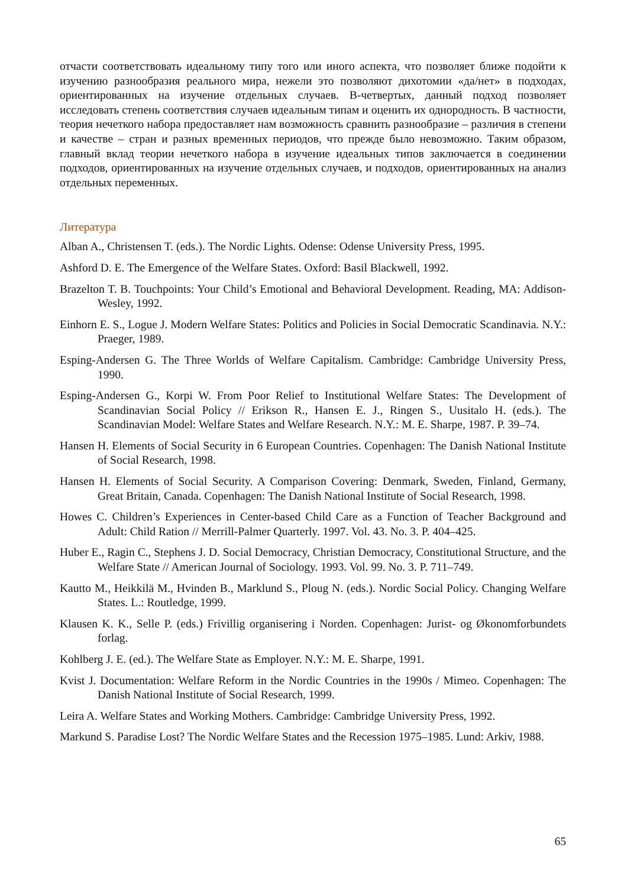отчасти соответствовать идеальному типу того или иного аспекта, что позволяет ближе подойти к изучению разнообразия реального мира, нежели это позволяют дихотомии «да/нет» в подходах, ориентированных на изучение отдельных случаев. В-четвертых, данный подход позволяет исследовать степень соответствия случаев идеальным типам и оценить их однородность. В частности, теория нечеткого набора предоставляет нам возможность сравнить разнообразие – различия в степени и качестве – стран и разных временных периодов, что прежде было невозможно. Таким образом, главный вклад теории нечеткого набора в изучение идеальных типов заключается в соединении подходов, ориентированных на изучение отдельных случаев, и подходов, ориентированных на анализ отдельных переменных.
Литература
Alban A., Christensen T. (eds.). The Nordic Lights. Odense: Odense University Press, 1995.
Ashford D. E. The Emergence of the Welfare States. Oxford: Basil Blackwell, 1992.
Brazelton T. B. Touchpoints: Your Child’s Emotional and Behavioral Development. Reading, MA: Addison-Wesley, 1992.
Einhorn E. S., Logue J. Modern Welfare States: Politics and Policies in Social Democratic Scandinavia. N.Y.: Praeger, 1989.
Esping-Andersen G. The Three Worlds of Welfare Capitalism. Cambridge: Cambridge University Press, 1990.
Esping-Andersen G., Korpi W. From Poor Relief to Institutional Welfare States: The Development of Scandinavian Social Policy // Erikson R., Hansen E. J., Ringen S., Uusitalo H. (eds.). The Scandinavian Model: Welfare States and Welfare Research. N.Y.: M. E. Sharpe, 1987. P. 39–74.
Hansen H. Elements of Social Security in 6 European Countries. Copenhagen: The Danish National Institute of Social Research, 1998.
Hansen H. Elements of Social Security. A Comparison Covering: Denmark, Sweden, Finland, Germany, Great Britain, Canada. Copenhagen: The Danish National Institute of Social Research, 1998.
Howes C. Children’s Experiences in Center-based Child Care as a Function of Teacher Background and Adult: Child Ration // Merrill-Palmer Quarterly. 1997. Vol. 43. No. 3. P. 404–425.
Huber E., Ragin C., Stephens J. D. Social Democracy, Christian Democracy, Constitutional Structure, and the Welfare State // American Journal of Sociology. 1993. Vol. 99. No. 3. P. 711–749.
Kautto M., Heikkilä M., Hvinden B., Marklund S., Ploug N. (eds.). Nordic Social Policy. Changing Welfare States. L.: Routledge, 1999.
Klausen K. K., Selle P. (eds.) Frivillig organisering i Norden. Copenhagen: Jurist- og Økonomforbundets forlag.
Kohlberg J. E. (ed.). The Welfare State as Employer. N.Y.: M. E. Sharpe, 1991.
Kvist J. Documentation: Welfare Reform in the Nordic Countries in the 1990s / Mimeo. Copenhagen: The Danish National Institute of Social Research, 1999.
Leira A. Welfare States and Working Mothers. Cambridge: Cambridge University Press, 1992.
Markund S. Paradise Lost? The Nordic Welfare States and the Recession 1975–1985. Lund: Arkiv, 1988.
65